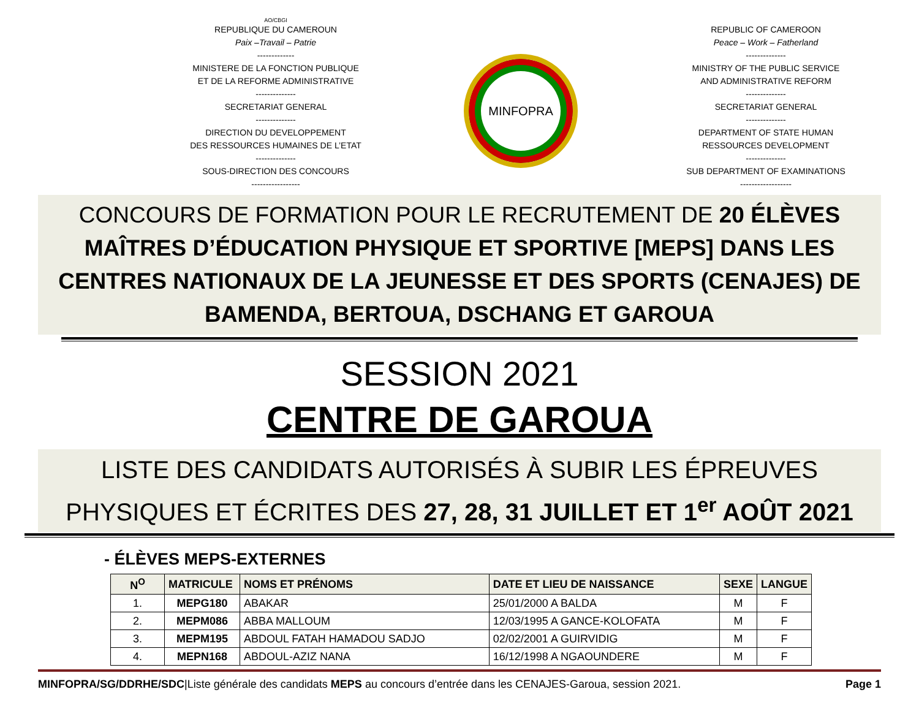AO/CBGI
REPUBLIQUE DU CAMEROUN
Paix –Travail – Patrie
-------------
MINISTERE DE LA FONCTION PUBLIQUE
ET DE LA REFORME ADMINISTRATIVE
--------------
SECRETARIAT GENERAL
--------------
DIRECTION DU DEVELOPPEMENT
DES RESSOURCES HUMAINES DE L’ETAT
--------------
SOUS-DIRECTION DES CONCOURS
-----------------
MINFOPRA
REPUBLIC OF CAMEROON
Peace – Work – Fatherland
--------------
MINISTRY OF THE PUBLIC SERVICE
AND ADMINISTRATIVE REFORM
--------------
SECRETARIAT GENERAL
--------------
DEPARTMENT OF STATE HUMAN
RESSOURCES DEVELOPMENT
--------------
SUB DEPARTMENT OF EXAMINATIONS
------------------
CONCOURS DE FORMATION POUR LE RECRUTEMENT DE 20 ÉLÈVES MAÎTRES D’ÉDUCATION PHYSIQUE ET SPORTIVE [MEPS] DANS LES CENTRES NATIONAUX DE LA JEUNESSE ET DES SPORTS (CENAJES) DE BAMENDA, BERTOUA, DSCHANG ET GAROUA
SESSION 2021
CENTRE DE GAROUA
LISTE DES CANDIDATS AUTORISÉS À SUBIR LES ÉPREUVES PHYSIQUES ET ÉCRITES DES 27, 28, 31 JUILLET ET 1<sup>er</sup> AOÛT 2021
- ÉLÈVES MEPS-EXTERNES
| N<sup>O</sup> | MATRICULE | NOMS ET PRÉNOMS | DATE ET LIEU DE NAISSANCE | SEXE | LANGUE |
| --- | --- | --- | --- | --- | --- |
| 1. | MEPG180 | ABAKAR | 25/01/2000 A BALDA | M | F |
| 2. | MEPM086 | ABBA MALLOUM | 12/03/1995 A GANCE-KOLOFATA | M | F |
| 3. | MEPM195 | ABDOUL FATAH HAMADOU SADJO | 02/02/2001 A GUIRVIDIG | M | F |
| 4. | MEPN168 | ABDOUL-AZIZ NANA | 16/12/1998 A NGAOUNDERE | M | F |
MINFOPRA/SG/DDRHE/SDC|Liste générale des candidats MEPS au concours d’entrée dans les CENAJES-Garoua, session 2021. Page 1